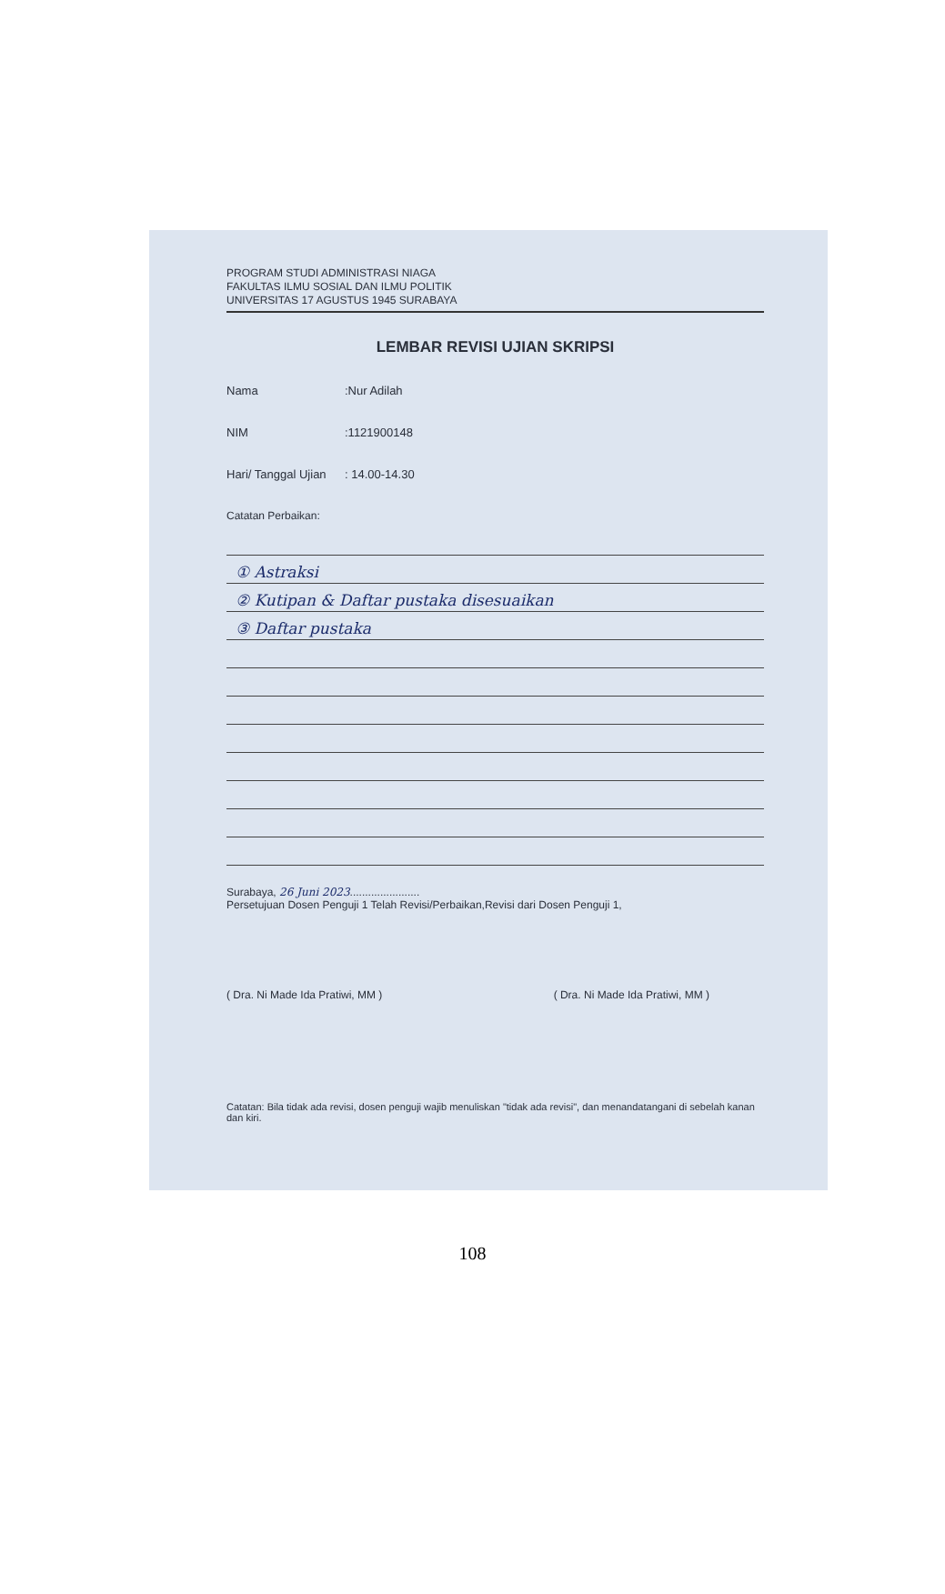PROGRAM STUDI ADMINISTRASI NIAGA
FAKULTAS ILMU SOSIAL DAN ILMU POLITIK
UNIVERSITAS 17 AGUSTUS 1945 SURABAYA
LEMBAR REVISI UJIAN SKRIPSI
Nama:Nur Adilah
NIM:1121900148
Hari/ Tanggal Ujian: 14.00-14.30
Catatan Perbaikan:
① Astraksi
② Kutipan & Daftar pustaka disesuaikan
③ Daftar pustaka
Surabaya, 26 Juni 2023.......................
Persetujuan Dosen Penguji 1 Telah Revisi/Perbaikan,Revisi dari Dosen Penguji 1,
( Dra. Ni Made Ida Pratiwi, MM ) ( Dra. Ni Made Ida Pratiwi, MM )
Catatan: Bila tidak ada revisi, dosen penguji wajib menuliskan "tidak ada revisi", dan menandatangani di sebelah kanan dan kiri.
108